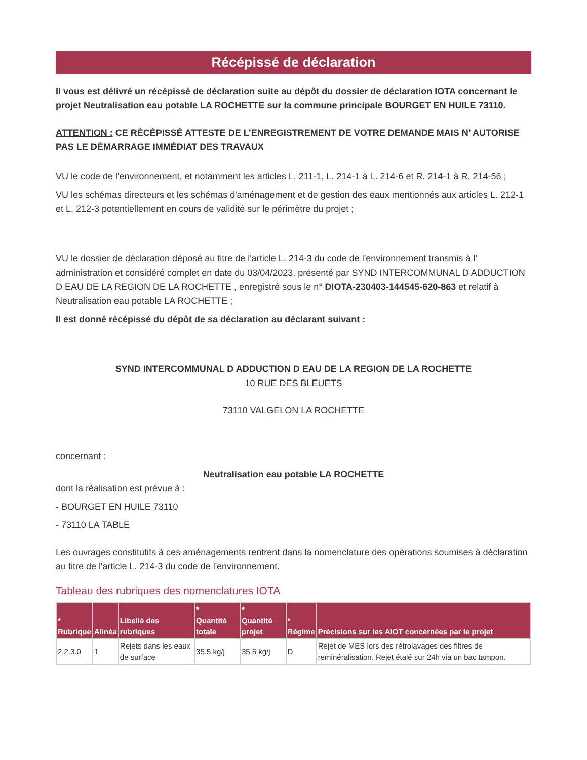Récépissé de déclaration
Il vous est délivré un récépissé de déclaration suite au dépôt du dossier de déclaration IOTA concernant le projet Neutralisation eau potable LA ROCHETTE sur la commune principale BOURGET EN HUILE 73110.
ATTENTION : CE RÉCÉPISSÉ ATTESTE DE L’ENREGISTREMENT DE VOTRE DEMANDE MAIS N’ AUTORISE PAS LE DÉMARRAGE IMMÉDIAT DES TRAVAUX
VU le code de l'environnement, et notamment les articles L. 211-1, L. 214-1 à L. 214-6 et R. 214-1 à R. 214-56 ;
VU les schémas directeurs et les schémas d'aménagement et de gestion des eaux mentionnés aux articles L. 212-1 et L. 212-3 potentiellement en cours de validité sur le périmètre du projet ;
VU le dossier de déclaration déposé au titre de l'article L. 214-3 du code de l'environnement transmis à l’ administration et considéré complet en date du 03/04/2023, présenté par SYND INTERCOMMUNAL D ADDUCTION D EAU DE LA REGION DE LA ROCHETTE , enregistré sous le n° DIOTA-230403-144545-620-863 et relatif à Neutralisation eau potable LA ROCHETTE ;
Il est donné récépissé du dépôt de sa déclaration au déclarant suivant :
SYND INTERCOMMUNAL D ADDUCTION D EAU DE LA REGION DE LA ROCHETTE
10 RUE DES BLEUETS
73110 VALGELON LA ROCHETTE
concernant :
Neutralisation eau potable LA ROCHETTE
dont la réalisation est prévue à :
- BOURGET EN HUILE 73110
- 73110 LA TABLE
Les ouvrages constitutifs à ces aménagements rentrent dans la nomenclature des opérations soumises à déclaration au titre de l'article L. 214-3 du code de l'environnement.
Tableau des rubriques des nomenclatures IOTA
| * Rubrique | Alinéa | Libellé des rubriques | * Quantité totale | * Quantité projet | * Régime | Précisions sur les AIOT concernées par le projet |
| --- | --- | --- | --- | --- | --- | --- |
| 2.2.3.0 | 1 | Rejets dans les eaux de surface | 35.5 kg/j | 35.5 kg/j | D | Rejet de MES lors des rétrolavages des filtres de reminéralisation. Rejet étalé sur 24h via un bac tampon. |